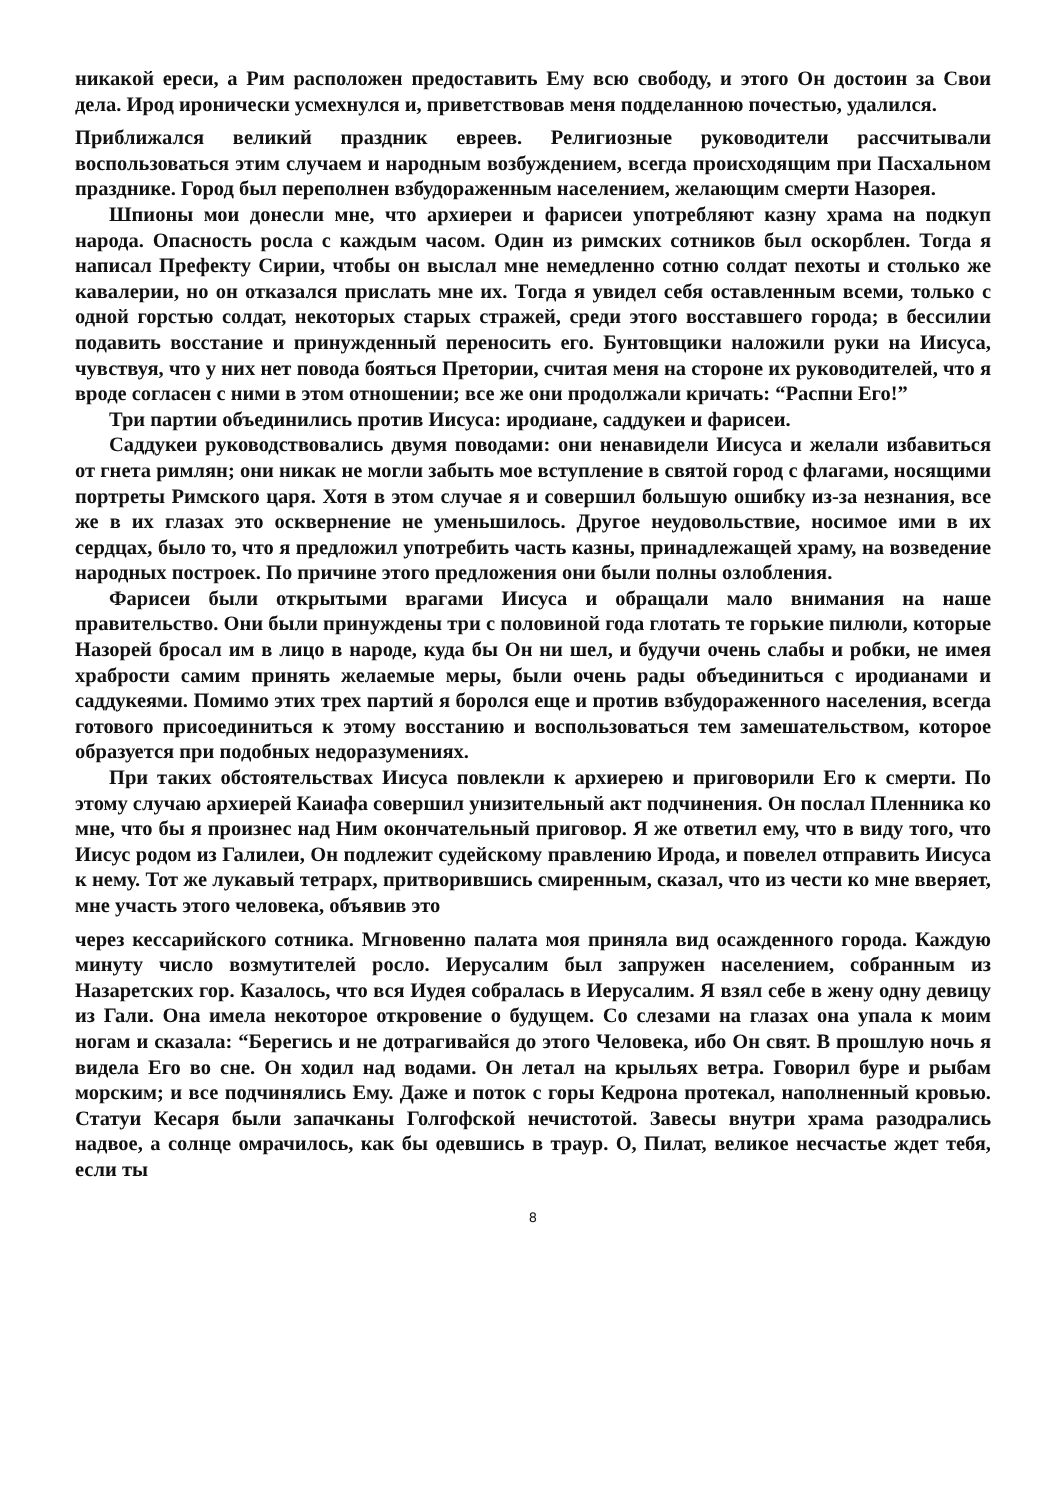никакой ереси, а Рим расположен предоставить Ему всю свободу, и этого Он достоин за Свои дела. Ирод иронически усмехнулся и, приветствовав меня подделанною почестью, удалился.
Приближался великий праздник евреев. Религиозные руководители рассчитывали воспользоваться этим случаем и народным возбуждением, всегда происходящим при Пасхальном празднике. Город был переполнен взбудораженным населением, желающим смерти Назорея.
Шпионы мои донесли мне, что архиереи и фарисеи употребляют казну храма на подкуп народа. Опасность росла с каждым часом. Один из римских сотников был оскорблен. Тогда я написал Префекту Сирии, чтобы он выслал мне немедленно сотню солдат пехоты и столько же кавалерии, но он отказался прислать мне их. Тогда я увидел себя оставленным всеми, только с одной горстью солдат, некоторых старых стражей, среди этого восставшего города; в бессилии подавить восстание и принужденный переносить его. Бунтовщики наложили руки на Иисуса, чувствуя, что у них нет повода бояться Претории, считая меня на стороне их руководителей, что я вроде согласен с ними в этом отношении; все же они продолжали кричать: “Распни Его!”
Три партии объединились против Иисуса: иродиане, саддукеи и фарисеи.
Саддукеи руководствовались двумя поводами: они ненавидели Иисуса и желали избавиться от гнета римлян; они никак не могли забыть мое вступление в святой город с флагами, носящими портреты Римского царя. Хотя в этом случае я и совершил большую ошибку из-за незнания, все же в их глазах это осквернение не уменьшилось. Другое неудовольствие, носимое ими в их сердцах, было то, что я предложил употребить часть казны, принадлежащей храму, на возведение народных построек. По причине этого предложения они были полны озлобления.
Фарисеи были открытыми врагами Иисуса и обращали мало внимания на наше правительство. Они были принуждены три с половиной года глотать те горькие пилюли, которые Назорей бросал им в лицо в народе, куда бы Он ни шел, и будучи очень слабы и робки, не имея храбрости самим принять желаемые меры, были очень рады объединиться с иродианами и саддукеями. Помимо этих трех партий я боролся еще и против взбудораженного населения, всегда готового присоединиться к этому восстанию и воспользоваться тем замешательством, которое образуется при подобных недоразумениях.
При таких обстоятельствах Иисуса повлекли к архиерею и приговорили Его к смерти. По этому случаю архиерей Каиафа совершил унизительный акт подчинения. Он послал Пленника ко мне, что бы я произнес над Ним окончательный приговор. Я же ответил ему, что в виду того, что Иисус родом из Галилеи, Он подлежит судейскому правлению Ирода, и повелел отправить Иисуса к нему. Тот же лукавый тетрарх, притворившись смиренным, сказал, что из чести ко мне вверяет, мне участь этого человека, объявив это
через кессарийского сотника. Мгновенно палата моя приняла вид осажденного города. Каждую минуту число возмутителей росло. Иерусалим был запружен населением, собранным из Назаретских гор. Казалось, что вся Иудея собралась в Иерусалим. Я взял себе в жену одну девицу из Гали. Она имела некоторое откровение о будущем. Со слезами на глазах она упала к моим ногам и сказала: “Берегись и не дотрагивайся до этого Человека, ибо Он свят. В прошлую ночь я видела Его во сне. Он ходил над водами. Он летал на крыльях ветра. Говорил буре и рыбам морским; и все подчинялись Ему. Даже и поток с горы Кедрона протекал, наполненный кровью. Статуи Кесаря были запачканы Голгофской нечистотой. Завесы внутри храма разодрались надвое, а солнце омрачилось, как бы одевшись в траур. О, Пилат, великое несчастье ждет тебя, если ты
8